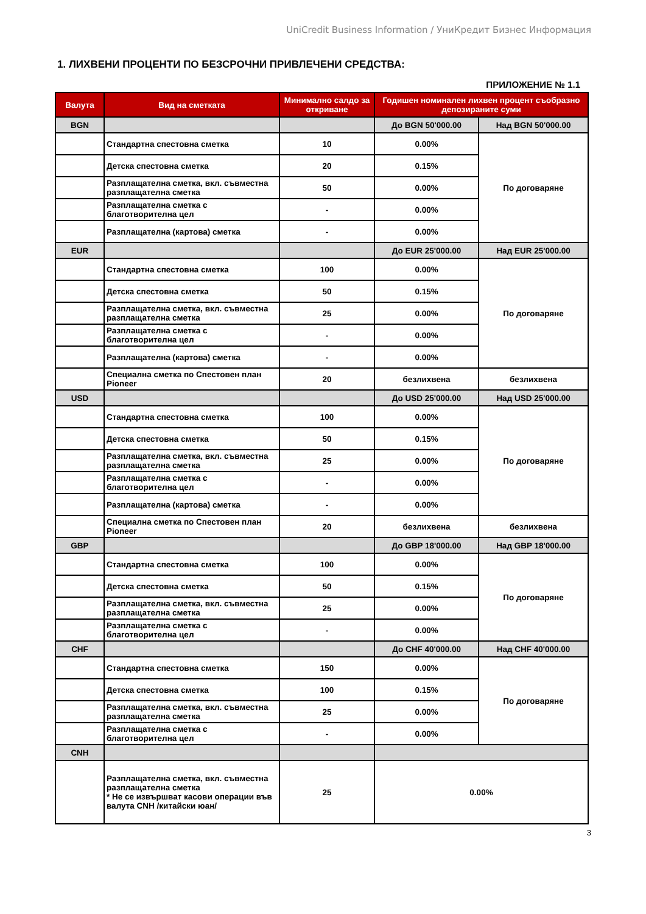UniCredit Business Information / УниКредит Бизнес Информация
1. ЛИХВЕНИ ПРОЦЕНТИ ПО БЕЗСРОЧНИ ПРИВЛЕЧЕНИ СРЕДСТВА:
ПРИЛОЖЕНИЕ № 1.1
| Валута | Вид на сметката | Минимално салдо за откриване | Годишен номинален лихвен процент съобразно депозираните суми | |
| --- | --- | --- | --- | --- |
| BGN | | | До BGN 50'000.00 | Над BGN 50'000.00 |
| | Стандартна спестовна сметка | 10 | 0.00% | По договаряне |
| | Детска спестовна сметка | 20 | 0.15% | |
| | Разплащателна сметка, вкл. съвместна разплащателна сметка | 50 | 0.00% | |
| | Разплащателна сметка с благотворителна цел | - | 0.00% | |
| | Разплащателна (картова) сметка | - | 0.00% | |
| EUR | | | До EUR 25'000.00 | Над EUR 25'000.00 |
| | Стандартна спестовна сметка | 100 | 0.00% | По договаряне |
| | Детска спестовна сметка | 50 | 0.15% | |
| | Разплащателна сметка, вкл. съвместна разплащателна сметка | 25 | 0.00% | |
| | Разплащателна сметка с благотворителна цел | - | 0.00% | |
| | Разплащателна (картова) сметка | - | 0.00% | |
| | Специална сметка по Спестовен план Pioneer | 20 | безлихвена | безлихвена |
| USD | | | До USD 25'000.00 | Над USD 25'000.00 |
| | Стандартна спестовна сметка | 100 | 0.00% | По договаряне |
| | Детска спестовна сметка | 50 | 0.15% | |
| | Разплащателна сметка, вкл. съвместна разплащателна сметка | 25 | 0.00% | |
| | Разплащателна сметка с благотворителна цел | - | 0.00% | |
| | Разплащателна (картова) сметка | - | 0.00% | |
| | Специална сметка по Спестовен план Pioneer | 20 | безлихвена | безлихвена |
| GBP | | | До GBP 18'000.00 | Над GBP 18'000.00 |
| | Стандартна спестовна сметка | 100 | 0.00% | По договаряне |
| | Детска спестовна сметка | 50 | 0.15% | |
| | Разплащателна сметка, вкл. съвместна разплащателна сметка | 25 | 0.00% | |
| | Разплащателна сметка с благотворителна цел | - | 0.00% | |
| CHF | | | До CHF 40'000.00 | Над CHF 40'000.00 |
| | Стандартна спестовна сметка | 150 | 0.00% | По договаряне |
| | Детска спестовна сметка | 100 | 0.15% | |
| | Разплащателна сметка, вкл. съвместна разплащателна сметка | 25 | 0.00% | |
| | Разплащателна сметка с благотворителна цел | - | 0.00% | |
| CNH | | | | |
| | Разплащателна сметка, вкл. съвместна разплащателна сметка * Не се извършват касови операции във валута CNH /китайски юан/ | 25 | 0.00% | |
3